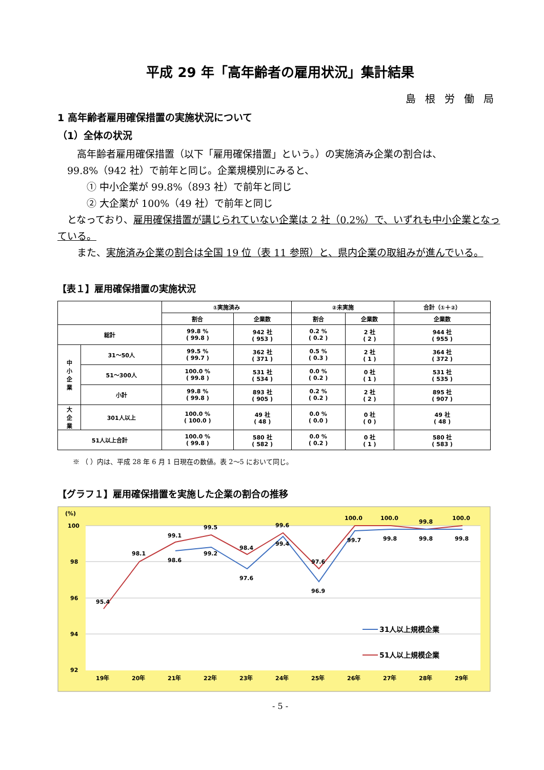平成 29 年「高年齢者の雇用状況」集計結果
島根労働局
1 高年齢者雇用確保措置の実施状況について
（1）全体の状況
　　高年齢者雇用確保措置（以下「雇用確保措置」という。）の実施済み企業の割合は、
　99.8%（942 社）で前年と同じ。企業規模別にみると、
　　　① 中小企業が 99.8%（893 社）で前年と同じ
　　　② 大企業が 100%（49 社）で前年と同じ
　となっており、雇用確保措置が講じられていない企業は 2 社（0.2%）で、いずれも中小企業となっている。
　　また、実施済み企業の割合は全国 19 位（表 11 参照）と、県内企業の取組みが進んでいる。
【表１】雇用確保措置の実施状況
| | | ①実施済み | | ②未実施 | | 合計（①＋②） |
| --- | --- | --- | --- | --- | --- | --- |
| | | 割合 | 企業数 | 割合 | 企業数 | 企業数 |
| 総計 | | 99.8 % ( 99.8 ) | 942 社 ( 953 ) | 0.2 % ( 0.2 ) | 2 社 ( 2 ) | 944 社 ( 955 ) |
| 中 小 企 業 | 31～50人 | 99.5 % ( 99.7 ) | 362 社 ( 371 ) | 0.5 % ( 0.3 ) | 2 社 ( 1 ) | 364 社 ( 372 ) |
| | 51～300人 | 100.0 % ( 99.8 ) | 531 社 ( 534 ) | 0.0 % ( 0.2 ) | 0 社 ( 1 ) | 531 社 ( 535 ) |
| | 小計 | 99.8 % ( 99.8 ) | 893 社 ( 905 ) | 0.2 % ( 0.2 ) | 2 社 ( 2 ) | 895 社 ( 907 ) |
| 大 企 業 | 301人以上 | 100.0 % ( 100.0 ) | 49 社 ( 48 ) | 0.0 % ( 0.0 ) | 0 社 ( 0 ) | 49 社 ( 48 ) |
| 51人以上合計 | | 100.0 % ( 99.8 ) | 580 社 ( 582 ) | 0.0 % ( 0.2 ) | 0 社 ( 1 ) | 580 社 ( 583 ) |
※ （ ）内は、平成 28 年 6 月 1 日現在の数値。表 2～5 において同じ。
【グラフ１】雇用確保措置を実施した企業の割合の推移
(%)
100
98
96
94
92
95.4
98.1
99.1
99.5
98.4
99.6
97.6
100.0
100.0
99.8
100.0
98.6
99.2
97.6
99.4
96.9
99.7
99.8
99.8
99.8
19年
20年
21年
22年
23年
24年
25年
26年
27年
28年
29年
31人以上規模企業
51人以上規模企業
- 5 -